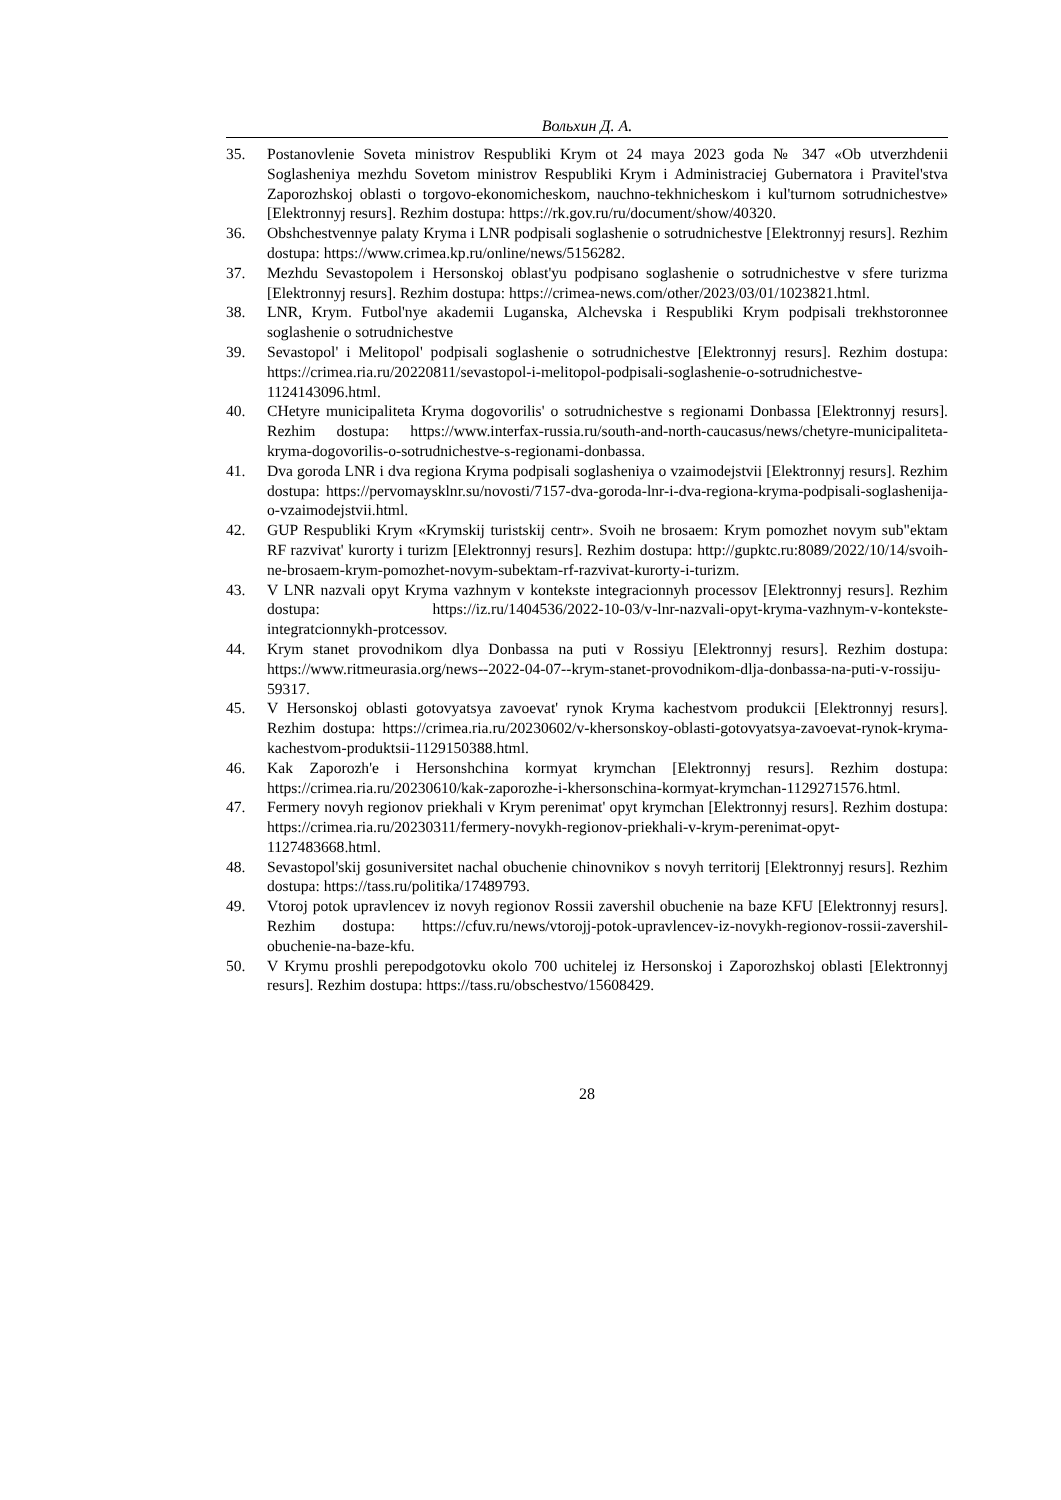Вольхин Д. А.
35. Postanovlenie Soveta ministrov Respubliki Krym ot 24 maya 2023 goda № 347 «Ob utverzhdenii Soglasheniya mezhdu Sovetom ministrov Respubliki Krym i Administraciej Gubernatora i Pravitel'stva Zaporozhskoj oblasti o torgovo-ekonomicheskom, nauchno-tekhnicheskom i kul'turnom sotrudnichestve» [Elektronnyj resurs]. Rezhim dostupa: https://rk.gov.ru/ru/document/show/40320.
36. Obshchestvennye palaty Kryma i LNR podpisali soglashenie o sotrudnichestve [Elektronnyj resurs]. Rezhim dostupa: https://www.crimea.kp.ru/online/news/5156282.
37. Mezhdu Sevastopolem i Hersonskoj oblast'yu podpisano soglashenie o sotrudnichestve v sfere turizma [Elektronnyj resurs]. Rezhim dostupa: https://crimea-news.com/other/2023/03/01/1023821.html.
38. LNR, Krym. Futbol'nye akademii Luganska, Alchevska i Respubliki Krym podpisali trekhstoronnee soglashenie o sotrudnichestve
39. Sevastopol' i Melitopol' podpisali soglashenie o sotrudnichestve [Elektronnyj resurs]. Rezhim dostupa: https://crimea.ria.ru/20220811/sevastopol-i-melitopol-podpisali-soglashenie-o-sotrudnichestve-1124143096.html.
40. CHetyre municipaliteta Kryma dogovorilis' o sotrudnichestve s regionami Donbassa [Elektronnyj resurs]. Rezhim dostupa: https://www.interfax-russia.ru/south-and-north-caucasus/news/chetyre-municipaliteta-kryma-dogovorilis-o-sotrudnichestve-s-regionami-donbassa.
41. Dva goroda LNR i dva regiona Kryma podpisali soglasheniya o vzaimodejstvii [Elektronnyj resurs]. Rezhim dostupa: https://pervomaysklnr.su/novosti/7157-dva-goroda-lnr-i-dva-regiona-kryma-podpisali-soglashenija-o-vzaimodejstvii.html.
42. GUP Respubliki Krym «Krymskij turistskij centr». Svoih ne brosaem: Krym pomozhet novym sub"ektam RF razvivat' kurorty i turizm [Elektronnyj resurs]. Rezhim dostupa: http://gupktc.ru:8089/2022/10/14/svoih-ne-brosaem-krym-pomozhet-novym-subektam-rf-razvivat-kurorty-i-turizm.
43. V LNR nazvali opyt Kryma vazhnym v kontekste integracionnyh processov [Elektronnyj resurs]. Rezhim dostupa: https://iz.ru/1404536/2022-10-03/v-lnr-nazvali-opyt-kryma-vazhnym-v-kontekste-integratcionnykh-protcessov.
44. Krym stanet provodnikom dlya Donbassa na puti v Rossiyu [Elektronnyj resurs]. Rezhim dostupa: https://www.ritmeurasia.org/news--2022-04-07--krym-stanet-provodnikom-dlja-donbassa-na-puti-v-rossiju-59317.
45. V Hersonskoj oblasti gotovyatsya zavoevat' rynok Kryma kachestvom produkcii [Elektronnyj resurs]. Rezhim dostupa: https://crimea.ria.ru/20230602/v-khersonskoy-oblasti-gotovyatsya-zavoevat-rynok-kryma-kachestvom-produktsii-1129150388.html.
46. Kak Zaporozh'e i Hersonshchina kormyat krymchan [Elektronnyj resurs]. Rezhim dostupa: https://crimea.ria.ru/20230610/kak-zaporozhe-i-khersonschina-kormyat-krymchan-1129271576.html.
47. Fermery novyh regionov priekhali v Krym perenimat' opyt krymchan [Elektronnyj resurs]. Rezhim dostupa: https://crimea.ria.ru/20230311/fermery-novykh-regionov-priekhali-v-krym-perenimat-opyt-1127483668.html.
48. Sevastopol'skij gosuniversitet nachal obuchenie chinovnikov s novyh territorij [Elektronnyj resurs]. Rezhim dostupa: https://tass.ru/politika/17489793.
49. Vtoroj potok upravlencev iz novyh regionov Rossii zavershil obuchenie na baze KFU [Elektronnyj resurs]. Rezhim dostupa: https://cfuv.ru/news/vtorojj-potok-upravlencev-iz-novykh-regionov-rossii-zavershil-obuchenie-na-baze-kfu.
50. V Krymu proshli perepodgotovku okolo 700 uchitelej iz Hersonskoj i Zaporozhskoj oblasti [Elektronnyj resurs]. Rezhim dostupa: https://tass.ru/obschestvo/15608429.
28